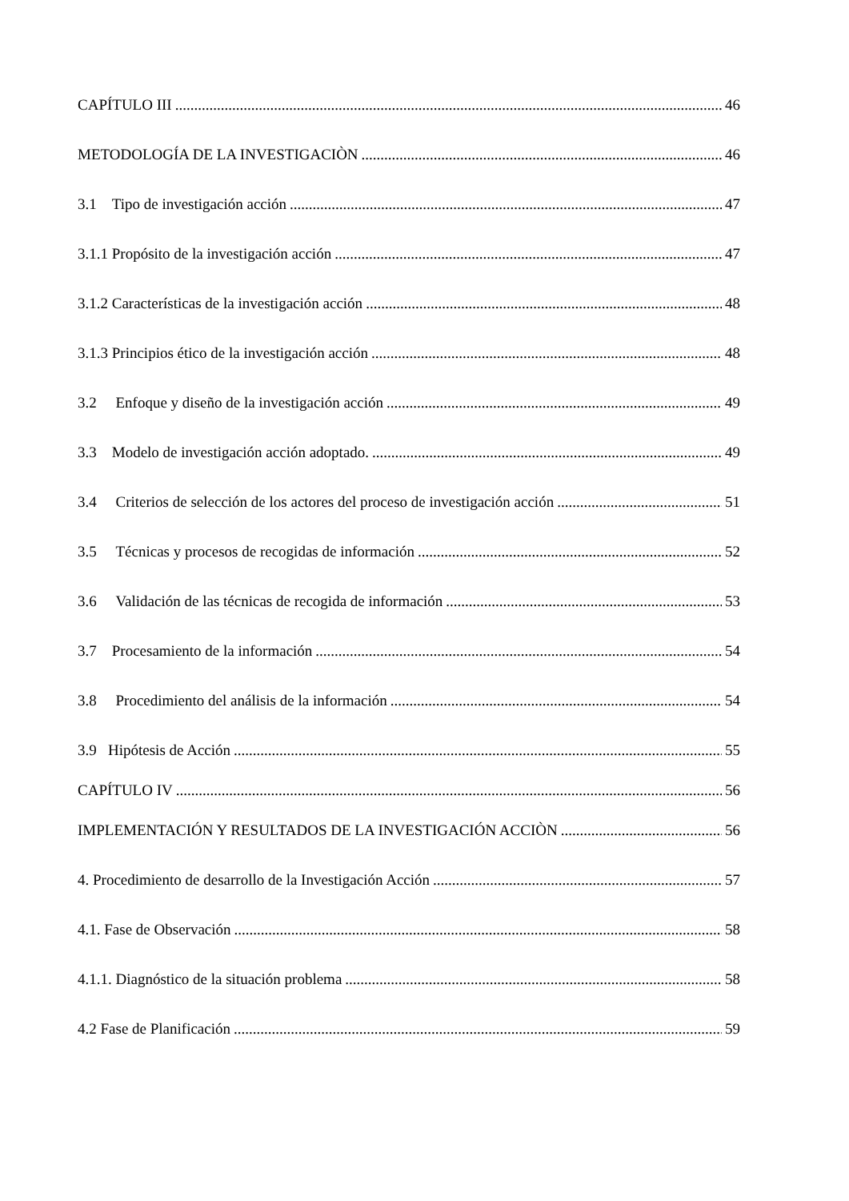CAPÍTULO III 46
METODOLOGÍA DE LA INVESTIGACIÒN 46
3.1 Tipo de investigación acción 47
3.1.1 Propósito de la investigación acción 47
3.1.2 Características de la investigación acción 48
3.1.3 Principios ético de la investigación acción 48
3.2 Enfoque y diseño de la investigación acción 49
3.3 Modelo de investigación acción adoptado. 49
3.4 Criterios de selección de los actores del proceso de investigación acción 51
3.5 Técnicas y procesos de recogidas de información 52
3.6 Validación de las técnicas de recogida de información 53
3.7 Procesamiento de la información 54
3.8 Procedimiento del análisis de la información 54
3.9 Hipótesis de Acción 55
CAPÍTULO IV 56
IMPLEMENTACIÓN Y RESULTADOS DE LA INVESTIGACIÓN ACCIÒN 56
4. Procedimiento de desarrollo de la Investigación Acción 57
4.1. Fase de Observación 58
4.1.1. Diagnóstico de la situación problema 58
4.2 Fase de Planificación 59